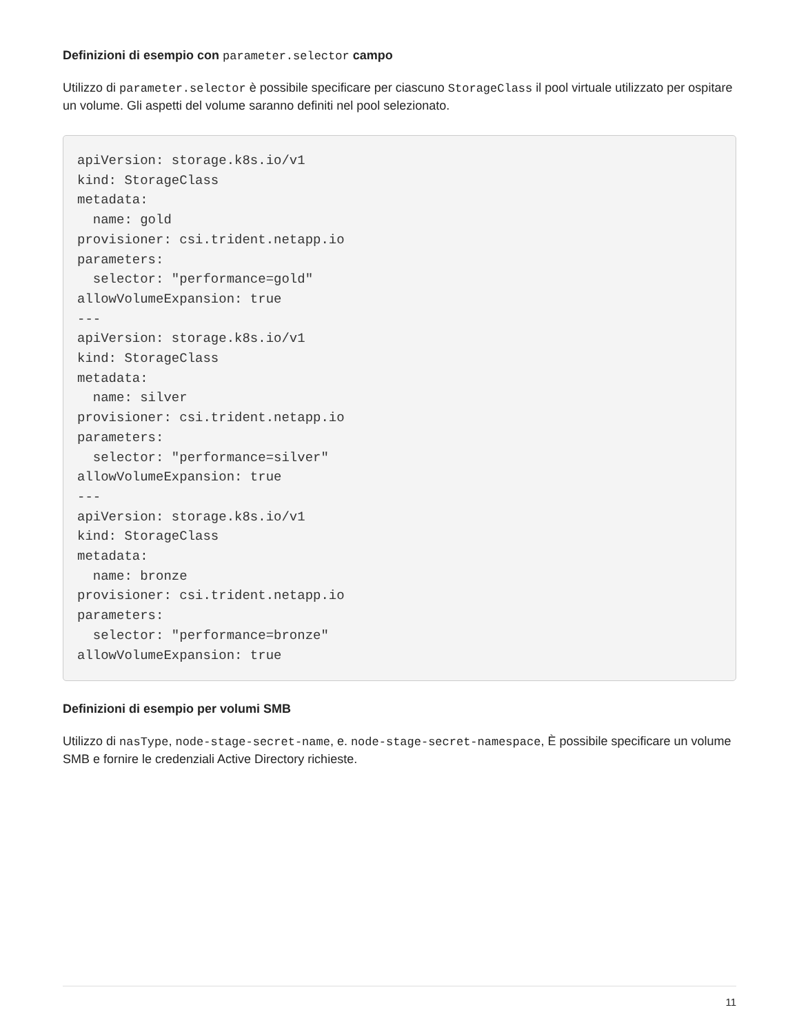Definizioni di esempio con parameter.selector campo
Utilizzo di parameter.selector è possibile specificare per ciascuno StorageClass il pool virtuale utilizzato per ospitare un volume. Gli aspetti del volume saranno definiti nel pool selezionato.
apiVersion: storage.k8s.io/v1
kind: StorageClass
metadata:
  name: gold
provisioner: csi.trident.netapp.io
parameters:
  selector: "performance=gold"
allowVolumeExpansion: true
---
apiVersion: storage.k8s.io/v1
kind: StorageClass
metadata:
  name: silver
provisioner: csi.trident.netapp.io
parameters:
  selector: "performance=silver"
allowVolumeExpansion: true
---
apiVersion: storage.k8s.io/v1
kind: StorageClass
metadata:
  name: bronze
provisioner: csi.trident.netapp.io
parameters:
  selector: "performance=bronze"
allowVolumeExpansion: true
Definizioni di esempio per volumi SMB
Utilizzo di nasType, node-stage-secret-name, e. node-stage-secret-namespace, È possibile specificare un volume SMB e fornire le credenziali Active Directory richieste.
11